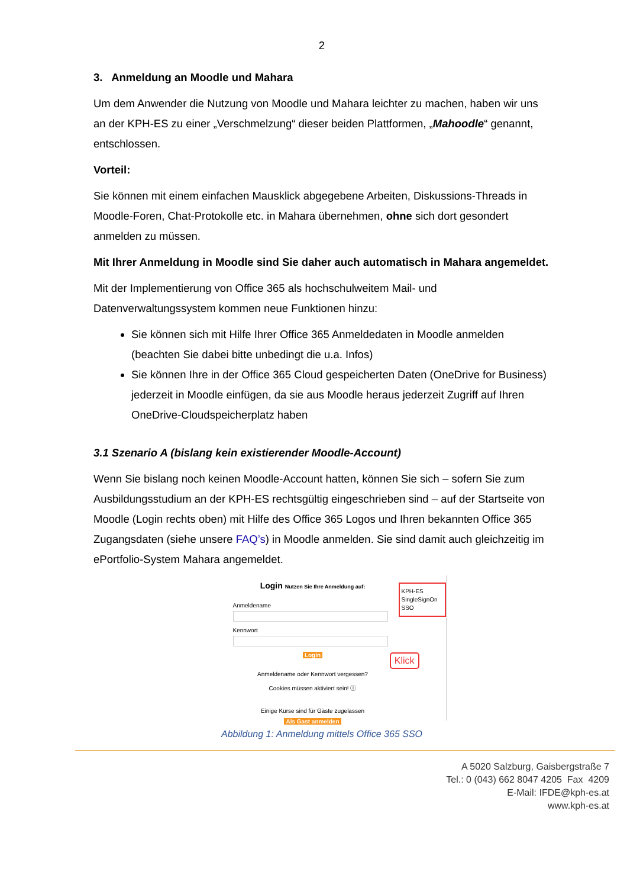2
3. Anmeldung an Moodle und Mahara
Um dem Anwender die Nutzung von Moodle und Mahara leichter zu machen, haben wir uns an der KPH-ES zu einer „Verschmelzung“ dieser beiden Plattformen, „Mahoodle“ genannt, entschlossen.
Vorteil:
Sie können mit einem einfachen Mausklick abgegebene Arbeiten, Diskussions-Threads in Moodle-Foren, Chat-Protokolle etc. in Mahara übernehmen, ohne sich dort gesondert anmelden zu müssen.
Mit Ihrer Anmeldung in Moodle sind Sie daher auch automatisch in Mahara angemeldet.
Mit der Implementierung von Office 365 als hochschulweitem Mail- und Datenverwaltungssystem kommen neue Funktionen hinzu:
Sie können sich mit Hilfe Ihrer Office 365 Anmeldedaten in Moodle anmelden (beachten Sie dabei bitte unbedingt die u.a. Infos)
Sie können Ihre in der Office 365 Cloud gespeicherten Daten (OneDrive for Business) jederzeit in Moodle einfügen, da sie aus Moodle heraus jederzeit Zugriff auf Ihren OneDrive-Cloudspeicherplatz haben
3.1 Szenario A (bislang kein existierender Moodle-Account)
Wenn Sie bislang noch keinen Moodle-Account hatten, können Sie sich – sofern Sie zum Ausbildungsstudium an der KPH-ES rechtsgültig eingeschrieben sind – auf der Startseite von Moodle (Login rechts oben) mit Hilfe des Office 365 Logos und Ihren bekannten Office 365 Zugangsdaten (siehe unsere FAQ’s) in Moodle anmelden. Sie sind damit auch gleichzeitig im ePortfolio-System Mahara angemeldet.
Login Nutzen Sie Ihre Anmeldung auf:
Anmeldename
Kennwort
Login
Anmeldename oder Kennwort vergessen?
Cookies müssen aktiviert sein! ⓘ
Einige Kurse sind für Gäste zugelassen
Als Gast anmelden
KPH-ES SingleSignOn SSO
Klick
Abbildung 1: Anmeldung mittels Office 365 SSO
A 5020 Salzburg, Gaisbergstraße 7
Tel.: 0 (043) 662 8047 4205 Fax 4209
E-Mail: IFDE@kph-es.at
www.kph-es.at